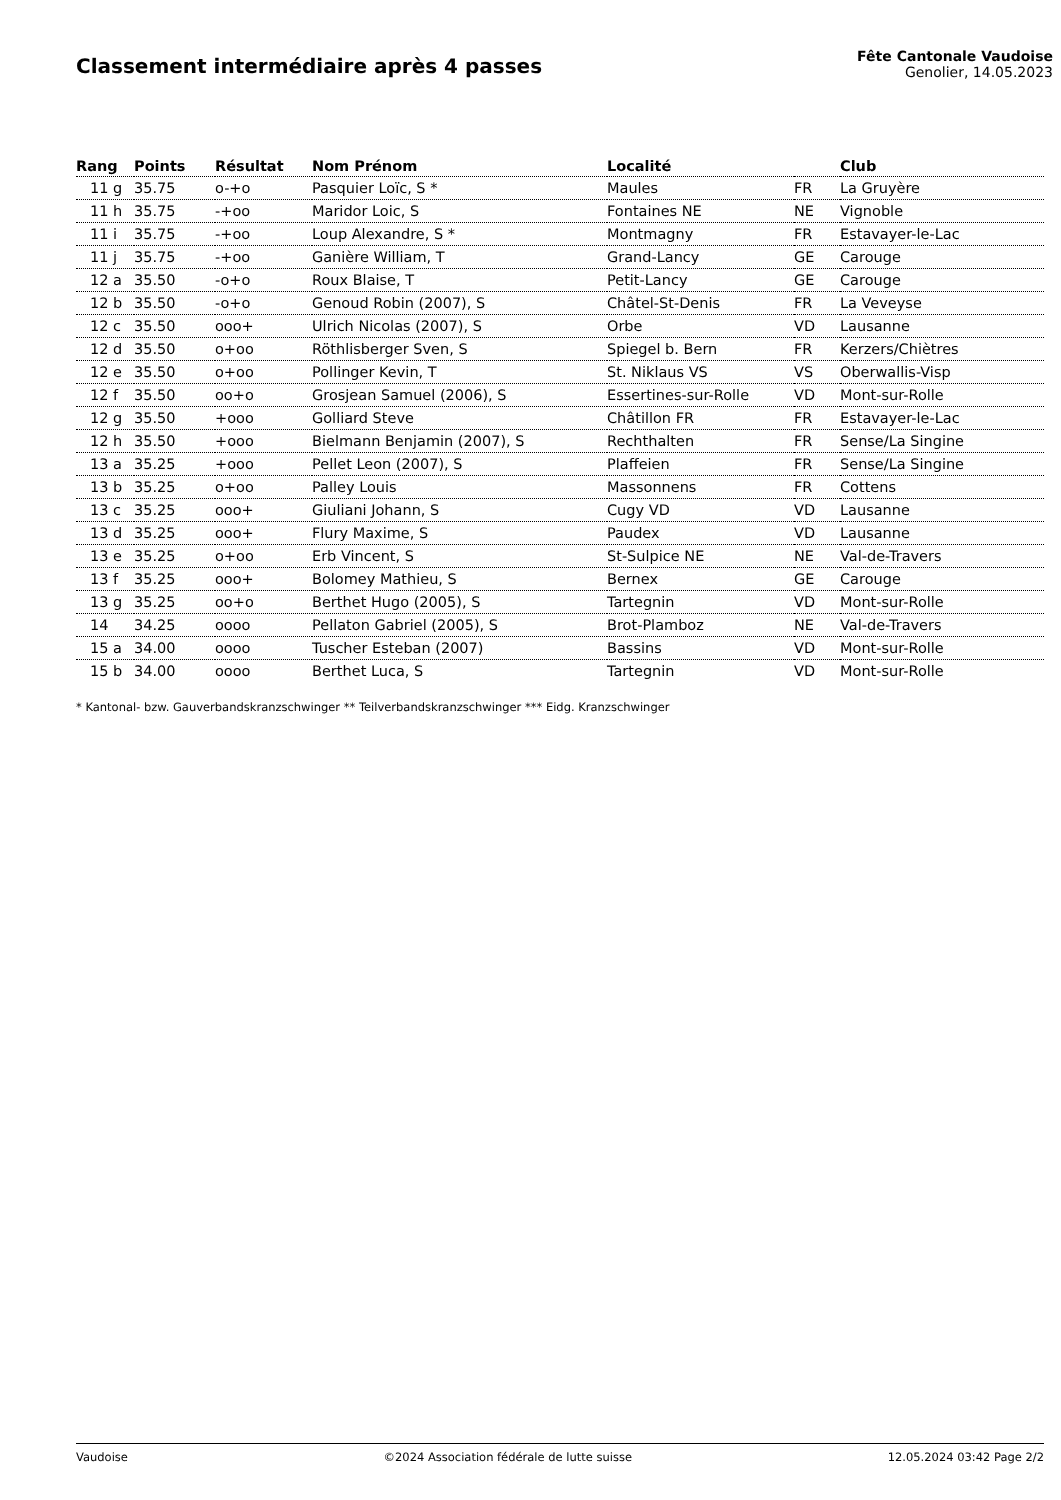Classement intermédiaire après 4 passes
Fête Cantonale Vaudoise
Genolier, 14.05.2023
| Rang | Points | Résultat | Nom Prénom | Localité | | Club |
| --- | --- | --- | --- | --- | --- | --- |
| 11 g | 35.75 | o-+o | Pasquier Loïc, S * | Maules | FR | La Gruyère |
| 11 h | 35.75 | -+oo | Maridor Loic, S | Fontaines NE | NE | Vignoble |
| 11 i | 35.75 | -+oo | Loup Alexandre, S * | Montmagny | FR | Estavayer-le-Lac |
| 11 j | 35.75 | -+oo | Ganière William, T | Grand-Lancy | GE | Carouge |
| 12 a | 35.50 | -o+o | Roux Blaise, T | Petit-Lancy | GE | Carouge |
| 12 b | 35.50 | -o+o | Genoud Robin (2007), S | Châtel-St-Denis | FR | La Veveyse |
| 12 c | 35.50 | ooo+ | Ulrich Nicolas (2007), S | Orbe | VD | Lausanne |
| 12 d | 35.50 | o+oo | Röthlisberger Sven, S | Spiegel b. Bern | FR | Kerzers/Chiètres |
| 12 e | 35.50 | o+oo | Pollinger Kevin, T | St. Niklaus VS | VS | Oberwallis-Visp |
| 12 f | 35.50 | oo+o | Grosjean Samuel (2006), S | Essertines-sur-Rolle | VD | Mont-sur-Rolle |
| 12 g | 35.50 | +ooo | Golliard Steve | Châtillon FR | FR | Estavayer-le-Lac |
| 12 h | 35.50 | +ooo | Bielmann Benjamin (2007), S | Rechthalten | FR | Sense/La Singine |
| 13 a | 35.25 | +ooo | Pellet Leon (2007), S | Plaffeien | FR | Sense/La Singine |
| 13 b | 35.25 | o+oo | Palley Louis | Massonnens | FR | Cottens |
| 13 c | 35.25 | ooo+ | Giuliani Johann, S | Cugy VD | VD | Lausanne |
| 13 d | 35.25 | ooo+ | Flury Maxime, S | Paudex | VD | Lausanne |
| 13 e | 35.25 | o+oo | Erb Vincent, S | St-Sulpice NE | NE | Val-de-Travers |
| 13 f | 35.25 | ooo+ | Bolomey Mathieu, S | Bernex | GE | Carouge |
| 13 g | 35.25 | oo+o | Berthet Hugo (2005), S | Tartegnin | VD | Mont-sur-Rolle |
| 14 | 34.25 | oooo | Pellaton Gabriel (2005), S | Brot-Plamboz | NE | Val-de-Travers |
| 15 a | 34.00 | oooo | Tuscher Esteban (2007) | Bassins | VD | Mont-sur-Rolle |
| 15 b | 34.00 | oooo | Berthet Luca, S | Tartegnin | VD | Mont-sur-Rolle |
* Kantonal- bzw. Gauverbandskranzschwinger ** Teilverbandskranzschwinger *** Eidg. Kranzschwinger
Vaudoise ©2024 Association fédérale de lutte suisse 12.05.2024 03:42 Page 2/2